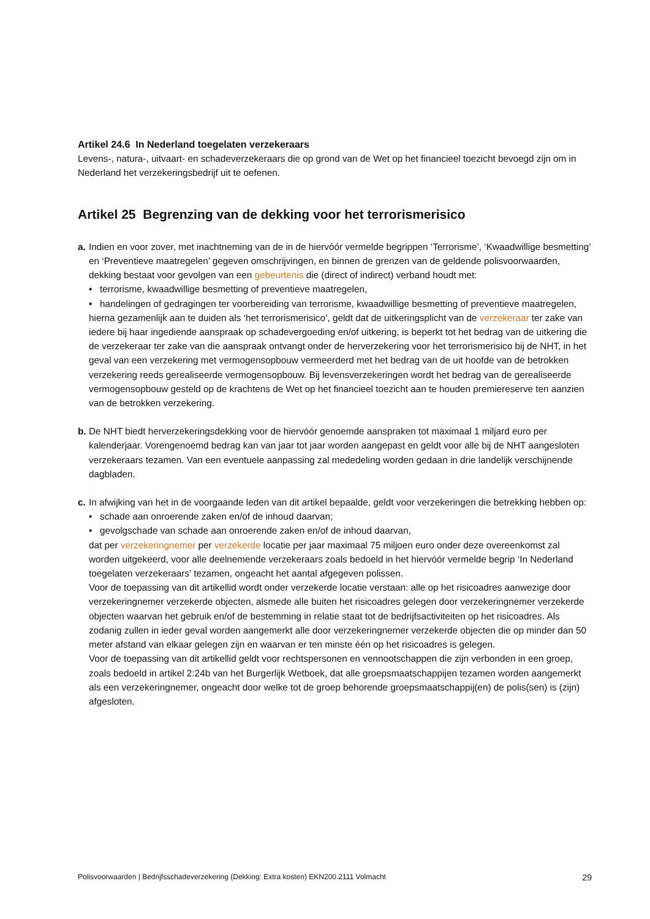Artikel 24.6 In Nederland toegelaten verzekeraars
Levens-, natura-, uitvaart- en schadeverzekeraars die op grond van de Wet op het financieel toezicht bevoegd zijn om in Nederland het verzekeringsbedrijf uit te oefenen.
Artikel 25 Begrenzing van de dekking voor het terrorismerisico
a.
Indien en voor zover, met inachtneming van de in de hiervóór vermelde begrippen ‘Terrorisme’, ‘Kwaadwillige besmetting’ en ‘Preventieve maatregelen’ gegeven omschrijvingen, en binnen de grenzen van de geldende polisvoorwaarden, dekking bestaat voor gevolgen van een gebeurtenis die (direct of indirect) verband houdt met:
• terrorisme, kwaadwillige besmetting of preventieve maatregelen,
• handelingen of gedragingen ter voorbereiding van terrorisme, kwaadwillige besmetting of preventieve maatregelen,
hierna gezamenlijk aan te duiden als ‘het terrorismerisico’, geldt dat de uitkeringsplicht van de verzekeraar ter zake van iedere bij haar ingediende aanspraak op schadevergoeding en/of uitkering, is beperkt tot het bedrag van de uitkering die de verzekeraar ter zake van die aanspraak ontvangt onder de herverzekering voor het terrorismerisico bij de NHT, in het geval van een verzekering met vermogensopbouw vermeerderd met het bedrag van de uit hoofde van de betrokken verzekering reeds gerealiseerde vermogensopbouw. Bij levensverzekeringen wordt het bedrag van de gerealiseerde vermogensopbouw gesteld op de krachtens de Wet op het financieel toezicht aan te houden premiereserve ten aanzien van de betrokken verzekering.
b.
De NHT biedt herverzekeringsdekking voor de hiervóór genoemde aanspraken tot maximaal 1 miljard euro per kalenderjaar. Vorengenoemd bedrag kan van jaar tot jaar worden aangepast en geldt voor alle bij de NHT aangesloten verzekeraars tezamen. Van een eventuele aanpassing zal mededeling worden gedaan in drie landelijk verschijnende dagbladen.
c.
In afwijking van het in de voorgaande leden van dit artikel bepaalde, geldt voor verzekeringen die betrekking hebben op:
• schade aan onroerende zaken en/of de inhoud daarvan;
• gevolgschade van schade aan onroerende zaken en/of de inhoud daarvan,
dat per verzekeringnemer per verzekerde locatie per jaar maximaal 75 miljoen euro onder deze overeenkomst zal worden uitgekeerd, voor alle deelnemende verzekeraars zoals bedoeld in het hiervóór vermelde begrip ‘In Nederland toegelaten verzekeraars’ tezamen, ongeacht het aantal afgegeven polissen.
Voor de toepassing van dit artikellid wordt onder verzekerde locatie verstaan: alle op het risicoadres aanwezige door verzekeringnemer verzekerde objecten, alsmede alle buiten het risicoadres gelegen door verzekeringnemer verzekerde objecten waarvan het gebruik en/of de bestemming in relatie staat tot de bedrijfsactiviteiten op het risicoadres. Als zodanig zullen in ieder geval worden aangemerkt alle door verzekeringnemer verzekerde objecten die op minder dan 50 meter afstand van elkaar gelegen zijn en waarvan er ten minste één op het risicoadres is gelegen.
Voor de toepassing van dit artikellid geldt voor rechtspersonen en vennootschappen die zijn verbonden in een groep, zoals bedoeld in artikel 2:24b van het Burgerlijk Wetboek, dat alle groepsmaatschappijen tezamen worden aangemerkt als een verzekeringnemer, ongeacht door welke tot de groep behorende groepsmaatschappij(en) de polis(sen) is (zijn) afgesloten.
Polisvoorwaarden | Bedrijfsschadeverzekering (Dekking: Extra kosten) EKN200.2111 Volmacht 29